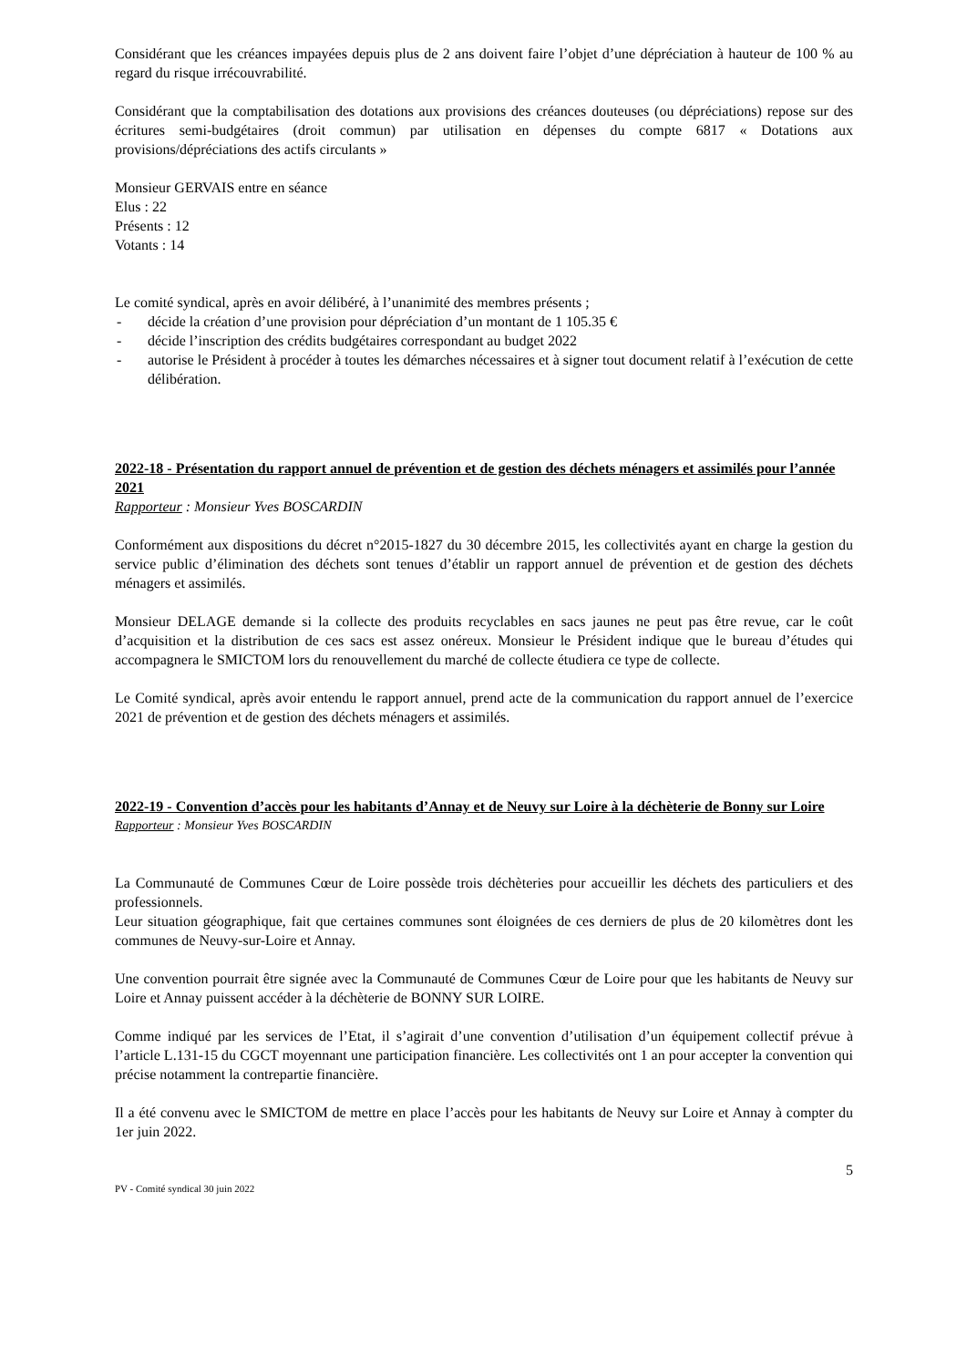Considérant que les créances impayées depuis plus de 2 ans doivent faire l’objet d’une dépréciation à hauteur de 100 % au regard du risque irrécouvrabilité.
Considérant que la comptabilisation des dotations aux provisions des créances douteuses (ou dépréciations) repose sur des écritures semi-budgétaires (droit commun) par utilisation en dépenses du compte 6817 « Dotations aux provisions/dépréciations des actifs circulants »
Monsieur GERVAIS entre en séance
Elus : 22
Présents : 12
Votants : 14
Le comité syndical, après en avoir délibéré, à l’unanimité des membres présents ;
- décide la création d’une provision pour dépréciation d’un montant de 1 105.35 €
- décide l’inscription des crédits budgétaires correspondant au budget 2022
- autorise le Président à procéder à toutes les démarches nécessaires et à signer tout document relatif à l’exécution de cette délibération.
2022-18 - Présentation du rapport annuel de prévention et de gestion des déchets ménagers et assimilés pour l’année 2021
Rapporteur : Monsieur Yves BOSCARDIN
Conformément aux dispositions du décret n°2015-1827 du 30 décembre 2015, les collectivités ayant en charge la gestion du service public d’élimination des déchets sont tenues d’établir un rapport annuel de prévention et de gestion des déchets ménagers et assimilés.
Monsieur DELAGE demande si la collecte des produits recyclables en sacs jaunes ne peut pas être revue, car le coût d’acquisition et la distribution de ces sacs est assez onéreux. Monsieur le Président indique que le bureau d’études qui accompagnera le SMICTOM lors du renouvellement du marché de collecte étudiera ce type de collecte.
Le Comité syndical, après avoir entendu le rapport annuel, prend acte de la communication du rapport annuel de l’exercice 2021 de prévention et de gestion des déchets ménagers et assimilés.
2022-19 - Convention d’accès pour les habitants d’Annay et de Neuvy sur Loire à la déchèterie de Bonny sur Loire
Rapporteur : Monsieur Yves BOSCARDIN
La Communauté de Communes Cœur de Loire possède trois déchèteries pour accueillir les déchets des particuliers et des professionnels.
Leur situation géographique, fait que certaines communes sont éloignées de ces derniers de plus de 20 kilomètres dont les communes de Neuvy-sur-Loire et Annay.
Une convention pourrait être signée avec la Communauté de Communes Cœur de Loire pour que les habitants de Neuvy sur Loire et Annay puissent accéder à la déchèterie de BONNY SUR LOIRE.
Comme indiqué par les services de l’Etat, il s’agirait d’une convention d’utilisation d’un équipement collectif prévue à l’article L.131-15 du CGCT moyennant une participation financière. Les collectivités ont 1 an pour accepter la convention qui précise notamment la contrepartie financière.
Il a été convenu avec le SMICTOM de mettre en place l’accès pour les habitants de Neuvy sur Loire et Annay à compter du 1er juin 2022.
5
PV - Comité syndical 30 juin 2022